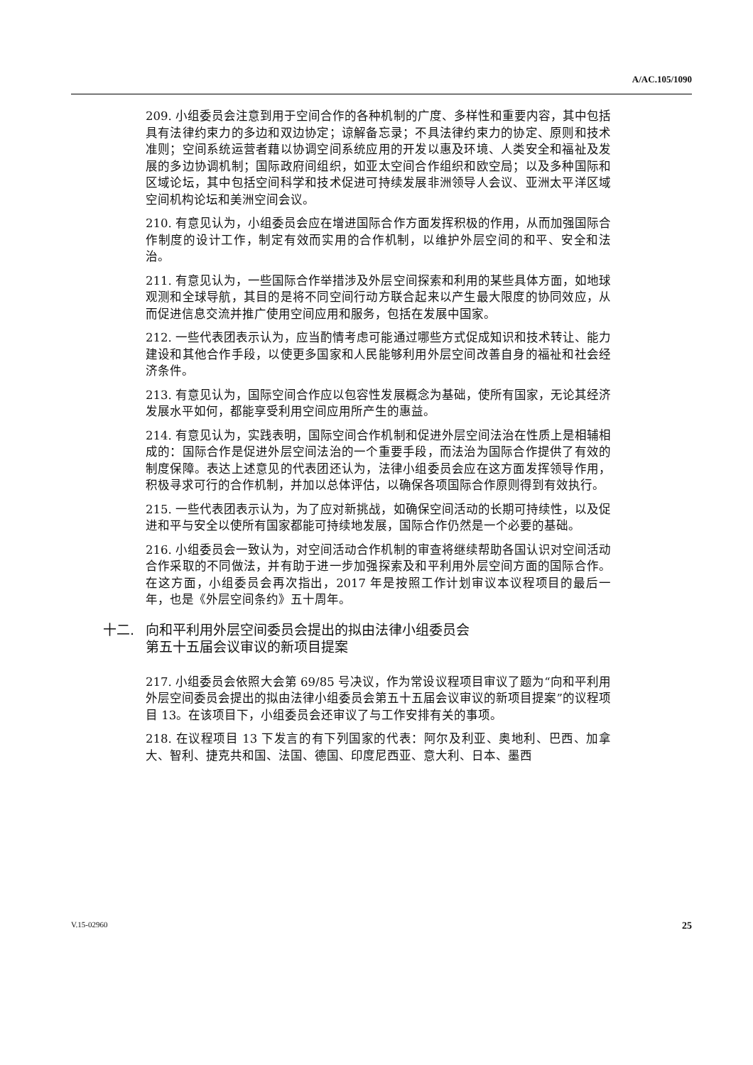A/AC.105/1090
209. 小组委员会注意到用于空间合作的各种机制的广度、多样性和重要内容，其中包括具有法律约束力的多边和双边协定；谅解备忘录；不具法律约束力的协定、原则和技术准则；空间系统运营者藉以协调空间系统应用的开发以惠及环境、人类安全和福祉及发展的多边协调机制；国际政府间组织，如亚太空间合作组织和欧空局；以及多种国际和区域论坛，其中包括空间科学和技术促进可持续发展非洲领导人会议、亚洲太平洋区域空间机构论坛和美洲空间会议。
210. 有意见认为，小组委员会应在增进国际合作方面发挥积极的作用，从而加强国际合作制度的设计工作，制定有效而实用的合作机制，以维护外层空间的和平、安全和法治。
211. 有意见认为，一些国际合作举措涉及外层空间探索和利用的某些具体方面，如地球观测和全球导航，其目的是将不同空间行动方联合起来以产生最大限度的协同效应，从而促进信息交流并推广使用空间应用和服务，包括在发展中国家。
212. 一些代表团表示认为，应当酌情考虑可能通过哪些方式促成知识和技术转让、能力建设和其他合作手段，以使更多国家和人民能够利用外层空间改善自身的福祉和社会经济条件。
213. 有意见认为，国际空间合作应以包容性发展概念为基础，使所有国家，无论其经济发展水平如何，都能享受利用空间应用所产生的惠益。
214. 有意见认为，实践表明，国际空间合作机制和促进外层空间法治在性质上是相辅相成的：国际合作是促进外层空间法治的一个重要手段，而法治为国际合作提供了有效的制度保障。表达上述意见的代表团还认为，法律小组委员会应在这方面发挥领导作用，积极寻求可行的合作机制，并加以总体评估，以确保各项国际合作原则得到有效执行。
215. 一些代表团表示认为，为了应对新挑战，如确保空间活动的长期可持续性，以及促进和平与安全以使所有国家都能可持续地发展，国际合作仍然是一个必要的基础。
216. 小组委员会一致认为，对空间活动合作机制的审查将继续帮助各国认识对空间活动合作采取的不同做法，并有助于进一步加强探索及和平利用外层空间方面的国际合作。在这方面，小组委员会再次指出，2017 年是按照工作计划审议本议程项目的最后一年，也是《外层空间条约》五十周年。
十二. 向和平利用外层空间委员会提出的拟由法律小组委员会
第五十五届会议审议的新项目提案
217. 小组委员会依照大会第 69/85 号决议，作为常设议程项目审议了题为“向和平利用外层空间委员会提出的拟由法律小组委员会第五十五届会议审议的新项目提案”的议程项目 13。在该项目下，小组委员会还审议了与工作安排有关的事项。
218. 在议程项目 13 下发言的有下列国家的代表：阿尔及利亚、奥地利、巴西、加拿大、智利、捷克共和国、法国、德国、印度尼西亚、意大利、日本、墨西
V.15-02960 25